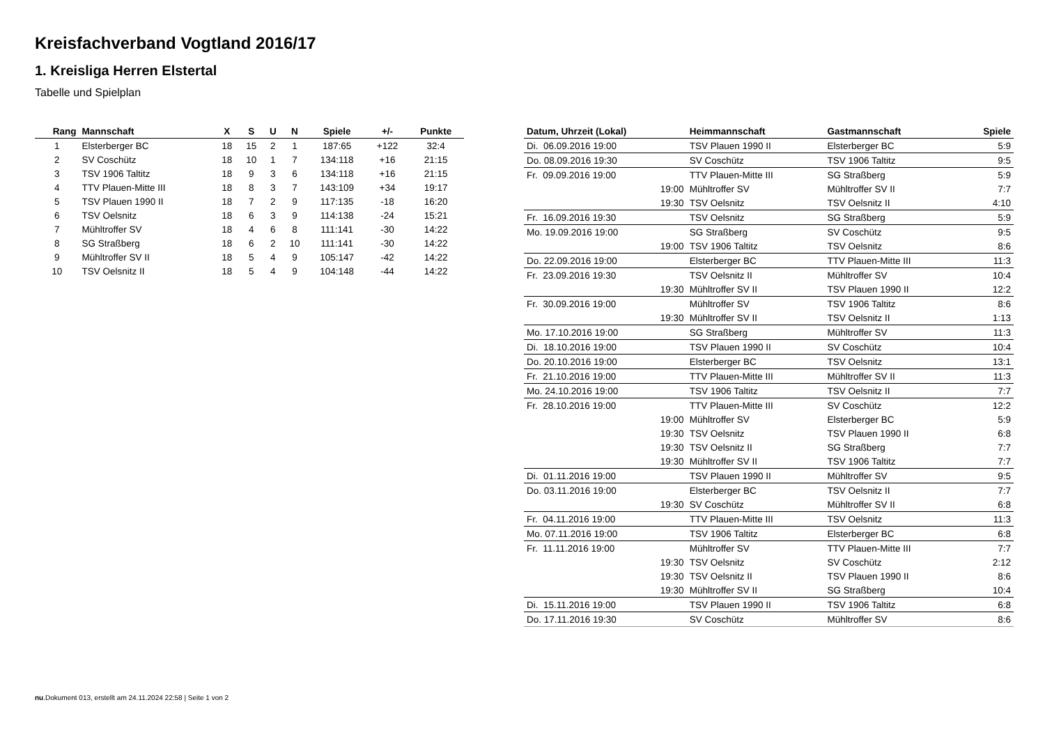Kreisfachverband Vogtland 2016/17
1. Kreisliga Herren Elstertal
Tabelle und Spielplan
| Rang | Mannschaft | X | S | U | N | Spiele | +/- | Punkte |
| --- | --- | --- | --- | --- | --- | --- | --- | --- |
| 1 | Elsterberger BC | 18 | 15 | 2 | 1 | 187:65 | +122 | 32:4 |
| 2 | SV Coschütz | 18 | 10 | 1 | 7 | 134:118 | +16 | 21:15 |
| 3 | TSV 1906 Taltitz | 18 | 9 | 3 | 6 | 134:118 | +16 | 21:15 |
| 4 | TTV Plauen-Mitte III | 18 | 8 | 3 | 7 | 143:109 | +34 | 19:17 |
| 5 | TSV Plauen 1990 II | 18 | 7 | 2 | 9 | 117:135 | -18 | 16:20 |
| 6 | TSV Oelsnitz | 18 | 6 | 3 | 9 | 114:138 | -24 | 15:21 |
| 7 | Mühltroffer SV | 18 | 4 | 6 | 8 | 111:141 | -30 | 14:22 |
| 8 | SG Straßberg | 18 | 6 | 2 | 10 | 111:141 | -30 | 14:22 |
| 9 | Mühltroffer SV II | 18 | 5 | 4 | 9 | 105:147 | -42 | 14:22 |
| 10 | TSV Oelsnitz II | 18 | 5 | 4 | 9 | 104:148 | -44 | 14:22 |
| Datum, Uhrzeit (Lokal) | Heimmannschaft | Gastmannschaft | Spiele |
| --- | --- | --- | --- |
| Di. 06.09.2016 19:00 | TSV Plauen 1990 II | Elsterberger BC | 5:9 |
| Do. 08.09.2016 19:30 | SV Coschütz | TSV 1906 Taltitz | 9:5 |
| Fr. 09.09.2016 19:00 | TTV Plauen-Mitte III | SG Straßberg | 5:9 |
| 19:00 | Mühltroffer SV | Mühltroffer SV II | 7:7 |
| 19:30 | TSV Oelsnitz | TSV Oelsnitz II | 4:10 |
| Fr. 16.09.2016 19:30 | TSV Oelsnitz | SG Straßberg | 5:9 |
| Mo. 19.09.2016 19:00 | SG Straßberg | SV Coschütz | 9:5 |
| 19:00 | TSV 1906 Taltitz | TSV Oelsnitz | 8:6 |
| Do. 22.09.2016 19:00 | Elsterberger BC | TTV Plauen-Mitte III | 11:3 |
| Fr. 23.09.2016 19:30 | TSV Oelsnitz II | Mühltroffer SV | 10:4 |
| 19:30 | Mühltroffer SV II | TSV Plauen 1990 II | 12:2 |
| Fr. 30.09.2016 19:00 | Mühltroffer SV | TSV 1906 Taltitz | 8:6 |
| 19:30 | Mühltroffer SV II | TSV Oelsnitz II | 1:13 |
| Mo. 17.10.2016 19:00 | SG Straßberg | Mühltroffer SV | 11:3 |
| Di. 18.10.2016 19:00 | TSV Plauen 1990 II | SV Coschütz | 10:4 |
| Do. 20.10.2016 19:00 | Elsterberger BC | TSV Oelsnitz | 13:1 |
| Fr. 21.10.2016 19:00 | TTV Plauen-Mitte III | Mühltroffer SV II | 11:3 |
| Mo. 24.10.2016 19:00 | TSV 1906 Taltitz | TSV Oelsnitz II | 7:7 |
| Fr. 28.10.2016 19:00 | TTV Plauen-Mitte III | SV Coschütz | 12:2 |
| 19:00 | Mühltroffer SV | Elsterberger BC | 5:9 |
| 19:30 | TSV Oelsnitz | TSV Plauen 1990 II | 6:8 |
| 19:30 | TSV Oelsnitz II | SG Straßberg | 7:7 |
| 19:30 | Mühltroffer SV II | TSV 1906 Taltitz | 7:7 |
| Di. 01.11.2016 19:00 | TSV Plauen 1990 II | Mühltroffer SV | 9:5 |
| Do. 03.11.2016 19:00 | Elsterberger BC | TSV Oelsnitz II | 7:7 |
| 19:30 | SV Coschütz | Mühltroffer SV II | 6:8 |
| Fr. 04.11.2016 19:00 | TTV Plauen-Mitte III | TSV Oelsnitz | 11:3 |
| Mo. 07.11.2016 19:00 | TSV 1906 Taltitz | Elsterberger BC | 6:8 |
| Fr. 11.11.2016 19:00 | Mühltroffer SV | TTV Plauen-Mitte III | 7:7 |
| 19:30 | TSV Oelsnitz | SV Coschütz | 2:12 |
| 19:30 | TSV Oelsnitz II | TSV Plauen 1990 II | 8:6 |
| 19:30 | Mühltroffer SV II | SG Straßberg | 10:4 |
| Di. 15.11.2016 19:00 | TSV Plauen 1990 II | TSV 1906 Taltitz | 6:8 |
| Do. 17.11.2016 19:30 | SV Coschütz | Mühltroffer SV | 8:6 |
nu.Dokument 013, erstellt am 24.11.2024 22:58 | Seite 1 von 2